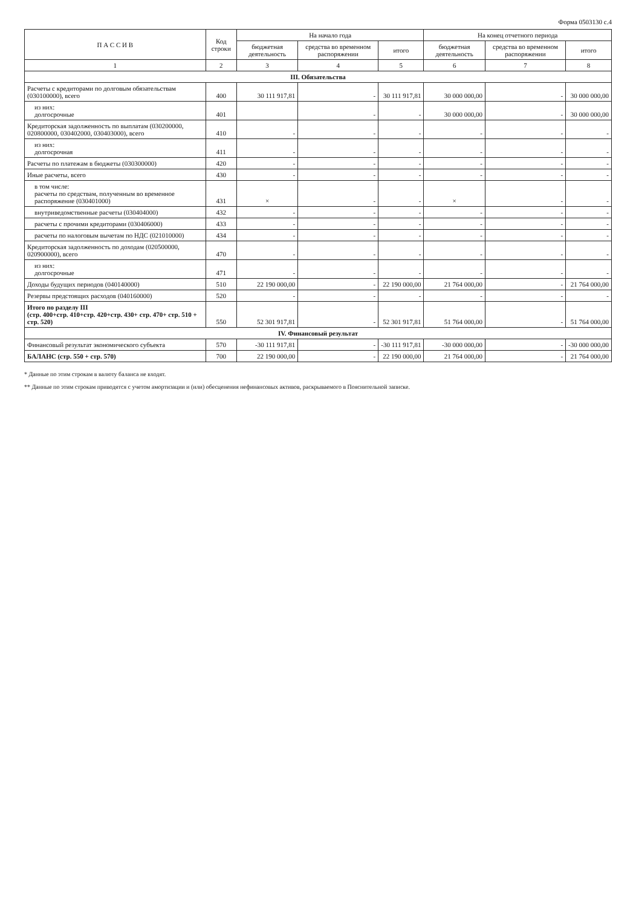Форма 0503130 с.4
| П А С С И В | Код строки | На начало года | | | На конец отчетного периода | | |
| --- | --- | --- | --- | --- | --- | --- | --- |
| | | бюджетная деятельность | средства во временном распоряжении | итого | бюджетная деятельность | средства во временном распоряжении | итого |
| 1 | 2 | 3 | 4 | 5 | 6 | 7 | 8 |
| III. Обязательства | | | | | | | |
| Расчеты с кредиторами по долговым обязательствам (030100000), всего | 400 | 30 111 917,81 | - | 30 111 917,81 | 30 000 000,00 | - | 30 000 000,00 |
| из них: долгосрочные | 401 | | - | - | 30 000 000,00 | - | 30 000 000,00 |
| Кредиторская задолженность по выплатам (030200000, 020800000, 030402000, 030403000), всего | 410 | - | - | - | - | - | - |
| из них: долгосрочная | 411 | - | - | - | - | - | - |
| Расчеты по платежам в бюджеты (030300000) | 420 | - | - | - | - | - | - |
| Иные расчеты, всего | 430 | - | - | - | - | - | - |
| в том числе: расчеты по средствам, полученным во временное распоряжение (030401000) | 431 | × | - | - | × | - | - |
| внутриведомственные расчеты (030404000) | 432 | - | - | - | - | - | - |
| расчеты с прочими кредиторами (030406000) | 433 | - | - | - | - | - | - |
| расчеты по налоговым вычетам по НДС (021010000) | 434 | - | - | - | - | - | - |
| Кредиторская задолженность по доходам (020500000, 020900000), всего | 470 | - | - | - | - | - | - |
| из них: долгосрочные | 471 | - | - | - | - | - | - |
| Доходы будущих периодов (040140000) | 510 | 22 190 000,00 | - | 22 190 000,00 | 21 764 000,00 | - | 21 764 000,00 |
| Резервы предстоящих расходов (040160000) | 520 | - | - | - | - | - | - |
| Итого по разделу III (стр. 400+стр. 410+стр. 420+стр. 430+ стр. 470+ стр. 510 + стр. 520) | 550 | 52 301 917,81 | - | 52 301 917,81 | 51 764 000,00 | - | 51 764 000,00 |
| IV. Финансовый результат | | | | | | | |
| Финансовый результат экономического субъекта | 570 | -30 111 917,81 | - | -30 111 917,81 | -30 000 000,00 | - | -30 000 000,00 |
| БАЛАНС (стр. 550 + стр. 570) | 700 | 22 190 000,00 | - | 22 190 000,00 | 21 764 000,00 | - | 21 764 000,00 |
* Данные по этим строкам в валюту баланса не входят.
** Данные по этим строкам приводятся с учетом амортизации и (или) обесценения нефинансовых активов, раскрываемого в Пояснительной записке.